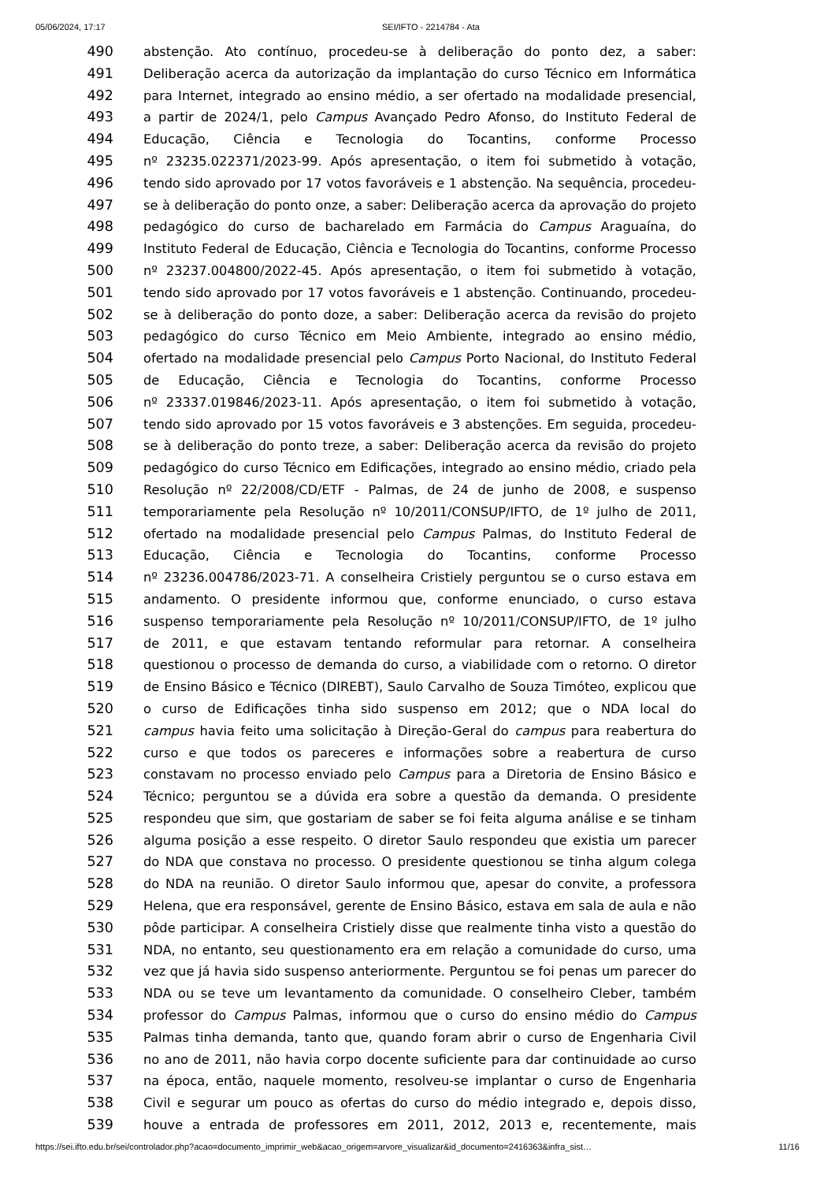05/06/2024, 17:17 SEI/IFTO - 2214784 - Ata
490 abstenção. Ato contínuo, procedeu-se à deliberação do ponto dez, a saber:
491 Deliberação acerca da autorização da implantação do curso Técnico em Informática
492 para Internet, integrado ao ensino médio, a ser ofertado na modalidade presencial,
493 a partir de 2024/1, pelo Campus Avançado Pedro Afonso, do Instituto Federal de
494 Educação, Ciência e Tecnologia do Tocantins, conforme Processo
495 nº 23235.022371/2023-99. Após apresentação, o item foi submetido à votação,
496 tendo sido aprovado por 17 votos favoráveis e 1 abstenção. Na sequência, procedeu-
497 se à deliberação do ponto onze, a saber: Deliberação acerca da aprovação do projeto
498 pedagógico do curso de bacharelado em Farmácia do Campus Araguaína, do
499 Instituto Federal de Educação, Ciência e Tecnologia do Tocantins, conforme Processo
500 nº 23237.004800/2022-45. Após apresentação, o item foi submetido à votação,
501 tendo sido aprovado por 17 votos favoráveis e 1 abstenção. Continuando, procedeu-
502 se à deliberação do ponto doze, a saber: Deliberação acerca da revisão do projeto
503 pedagógico do curso Técnico em Meio Ambiente, integrado ao ensino médio,
504 ofertado na modalidade presencial pelo Campus Porto Nacional, do Instituto Federal
505 de Educação, Ciência e Tecnologia do Tocantins, conforme Processo
506 nº 23337.019846/2023-11. Após apresentação, o item foi submetido à votação,
507 tendo sido aprovado por 15 votos favoráveis e 3 abstenções. Em seguida, procedeu-
508 se à deliberação do ponto treze, a saber: Deliberação acerca da revisão do projeto
509 pedagógico do curso Técnico em Edificações, integrado ao ensino médio, criado pela
510 Resolução nº 22/2008/CD/ETF - Palmas, de 24 de junho de 2008, e suspenso
511 temporariamente pela Resolução nº 10/2011/CONSUP/IFTO, de 1º julho de 2011,
512 ofertado na modalidade presencial pelo Campus Palmas, do Instituto Federal de
513 Educação, Ciência e Tecnologia do Tocantins, conforme Processo
514 nº 23236.004786/2023-71. A conselheira Cristiely perguntou se o curso estava em
515 andamento. O presidente informou que, conforme enunciado, o curso estava
516 suspenso temporariamente pela Resolução nº 10/2011/CONSUP/IFTO, de 1º julho
517 de 2011, e que estavam tentando reformular para retornar. A conselheira
518 questionou o processo de demanda do curso, a viabilidade com o retorno. O diretor
519 de Ensino Básico e Técnico (DIREBT), Saulo Carvalho de Souza Timóteo, explicou que
520 o curso de Edificações tinha sido suspenso em 2012; que o NDA local do
521 campus havia feito uma solicitação à Direção-Geral do campus para reabertura do
522 curso e que todos os pareceres e informações sobre a reabertura de curso
523 constavam no processo enviado pelo Campus para a Diretoria de Ensino Básico e
524 Técnico; perguntou se a dúvida era sobre a questão da demanda. O presidente
525 respondeu que sim, que gostariam de saber se foi feita alguma análise e se tinham
526 alguma posição a esse respeito. O diretor Saulo respondeu que existia um parecer
527 do NDA que constava no processo. O presidente questionou se tinha algum colega
528 do NDA na reunião. O diretor Saulo informou que, apesar do convite, a professora
529 Helena, que era responsável, gerente de Ensino Básico, estava em sala de aula e não
530 pôde participar. A conselheira Cristiely disse que realmente tinha visto a questão do
531 NDA, no entanto, seu questionamento era em relação a comunidade do curso, uma
532 vez que já havia sido suspenso anteriormente. Perguntou se foi penas um parecer do
533 NDA ou se teve um levantamento da comunidade. O conselheiro Cleber, também
534 professor do Campus Palmas, informou que o curso do ensino médio do Campus
535 Palmas tinha demanda, tanto que, quando foram abrir o curso de Engenharia Civil
536 no ano de 2011, não havia corpo docente suficiente para dar continuidade ao curso
537 na época, então, naquele momento, resolveu-se implantar o curso de Engenharia
538 Civil e segurar um pouco as ofertas do curso do médio integrado e, depois disso,
539 houve a entrada de professores em 2011, 2012, 2013 e, recentemente, mais
https://sei.ifto.edu.br/sei/controlador.php?acao=documento_imprimir_web&acao_origem=arvore_visualizar&id_documento=2416363&infra_sist… 11/16